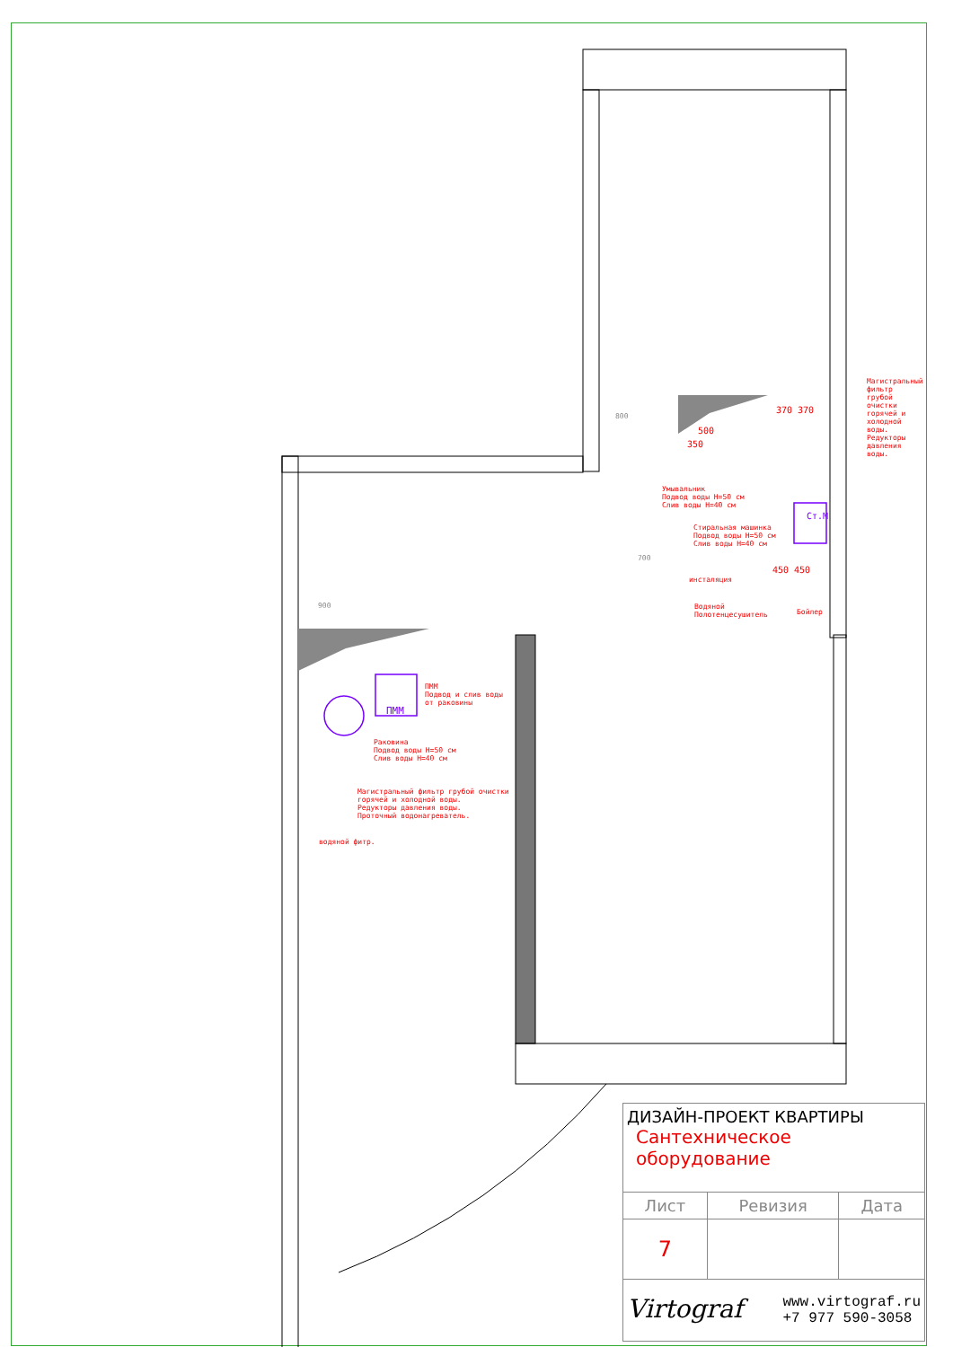ПММ
Подвод и слив воды
от раковины
Раковина
Подвод воды Н=50 см
Слив воды Н=40 см
Магистральный фильтр грубой очистки
горячей и холодной воды.
Редукторы давления воды.
Проточный водонагреватель.
водяной фитр.
Умывальник
Подвод воды Н=50 см
Слив воды Н=40 см
Стиральная машинка
Подвод воды Н=50 см
Слив воды Н=40 см
инсталяция
Водяной
Полотенцесушитель
Бойлер
Магистральный фильтр грубой очистки горячей и холодной воды. Редукторы давления воды.
500
370 370
Ст.М
ПММ
800
700
900
350
450 450
| ДИЗАЙН-ПРОЕКТ КВАРТИРЫ Сантехническое оборудование | | |
| Лист | Ревизия | Дата |
| 7 | | |
| Virtograf www.virtograf.ru +7 977 590-3058 | | |